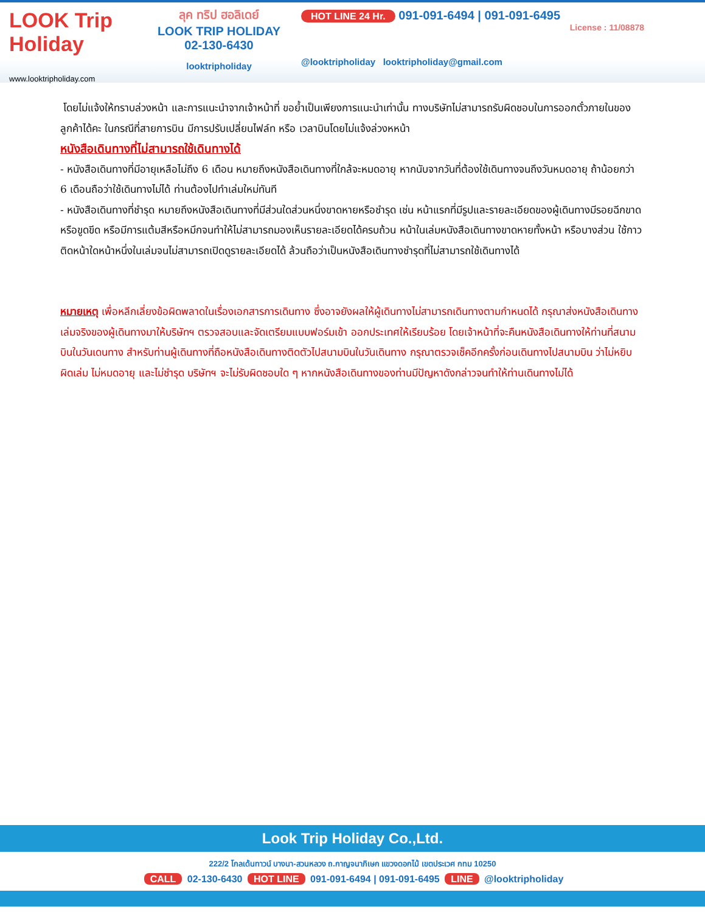LOOK Trip Holiday
www.looktripholiday.com
ลุค ทริป ฮอลิเดย์
LOOK TRIP HOLIDAY
02-130-6430
looktripholiday
HOT LINE 24 Hr. 091-091-6494 | 091-091-6495
License : 11/08878
@looktripholiday looktripholiday@gmail.com
โดยไม่แจ้งให้ทราบล่วงหน้า และการแนะนำจากเจ้าหน้าที่ ขอย้ำเป็นเพียงการแนะนำเท่านั้น ทางบริษัทไม่สามารถรับผิดชอบในการออกตั๋วภายในของลูกค้าได้คะ ในกรณีที่สายการบิน มีการปรับเปลี่ยนไฟล์ท หรือ เวลาบินโดยไม่แจ้งล่วงหหน้า
หนังสือเดินทางที่ไม่สามารถใช้เดินทางได้
- หนังสือเดินทางที่มีอายุเหลือไม่ถึง 6 เดือน หมายถึงหนังสือเดินทางที่ใกล้จะหมดอายุ หากนับจากวันที่ต้องใช้เดินทางจนถึงวันหมดอายุ ถ้าน้อยกว่า 6 เดือนถือว่าใช้เดินทางไม่ได้ ท่านต้องไปทำเล่มใหม่ทันที
- หนังสือเดินทางที่ชำรุด หมายถึงหนังสือเดินทางที่มีส่วนใดส่วนหนึ่งขาดหายหรือชำรุด เช่น หน้าแรกที่มีรูปและรายละเอียดของผู้เดินทางมีรอยฉีกขาด หรือขูดขีด หรือมีการแต้มสีหรือหมึกจนทำให้ไม่สามารถมองเห็นรายละเอียดได้ครบถ้วน หน้าในเล่มหนังสือเดินทางขาดหายทั้งหน้า หรือบางส่วน ใช้กาวติดหน้าใดหน้าหนึ่งในเล่มจนไม่สามารถเปิดดูรายละเอียดได้ ล้วนถือว่าเป็นหนังสือเดินทางชำรุดที่ไม่สามารถใช้เดินทางได้
หมายเหตุ เพื่อหลีกเลี่ยงข้อผิดพลาดในเรื่องเอกสารการเดินทาง ซึ่งอาจยังผลให้ผู้เดินทางไม่สามารถเดินทางตามกำหนดได้ กรุณาส่งหนังสือเดินทางเล่มจริงของผู้เดินทางมาให้บริษัทฯ ตรวจสอบและจัดเตรียมแบบฟอร์มเข้า ออกประเทศให้เรียบร้อย โดยเจ้าหน้าที่จะคืนหนังสือเดินทางให้ท่านที่สนามบินในวันเดนทาง สำหรับท่านผู้เดินทางที่ถือหนังสือเดินทางติดตัวไปสนามบินในวันเดินทาง กรุณาตรวจเช็คอีกครั้งก่อนเดินทางไปสนามบิน ว่าไม่หยิบผิดเล่ม ไม่หมดอายุ และไม่ชำรุด บริษัทฯ จะไม่รับผิดชอบใด ๆ หากหนังสือเดินทางของท่านมีปัญหาดังกล่าวจนทำให้ท่านเดินทางไม่ได้
Look Trip Holiday Co.,Ltd.
222/2 โกลเด้นทาวน์ บางนา-สวนหลวง ถ.กาญจนาภิเษก แขวงดอกไม้ เขตประเวศ กทม 10250
CALL 02-130-6430 HOT LINE 091-091-6494 | 091-091-6495 LINE @looktripholiday